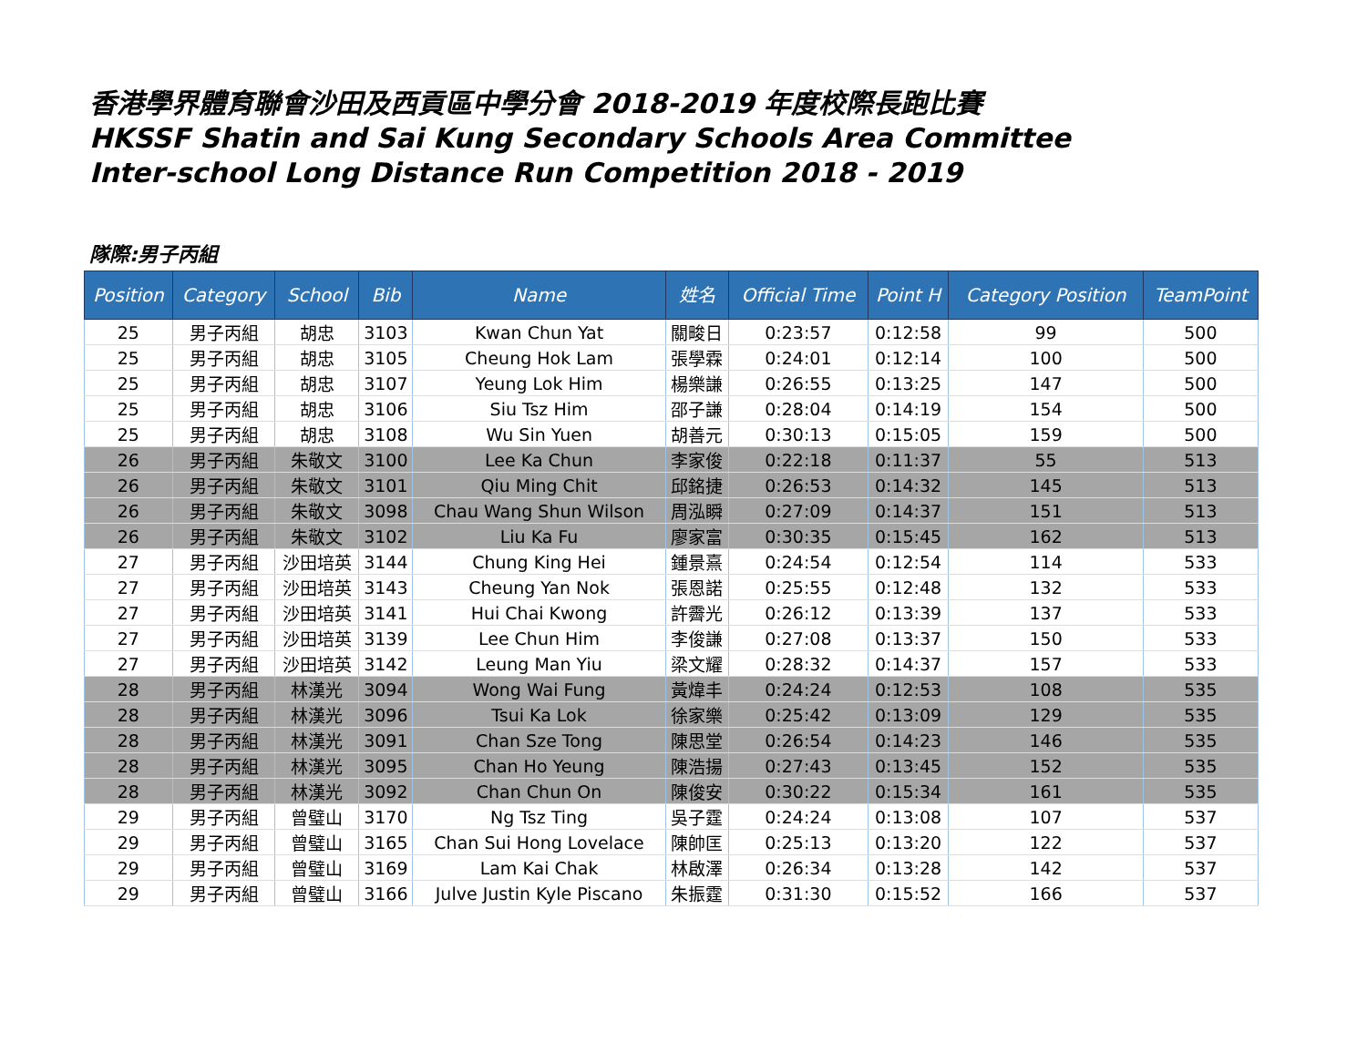香港學界體育聯會沙田及西貢區中學分會 2018-2019 年度校際長跑比賽
HKSSF Shatin and Sai Kung Secondary Schools Area Committee
Inter-school Long Distance Run Competition 2018 - 2019
隊際:男子丙組
| Position | Category | School | Bib | Name | 姓名 | Official Time | Point H | Category Position | TeamPoint |
| --- | --- | --- | --- | --- | --- | --- | --- | --- | --- |
| 25 | 男子丙組 | 胡忠 | 3103 | Kwan Chun Yat | 關畯日 | 0:23:57 | 0:12:58 | 99 | 500 |
| 25 | 男子丙組 | 胡忠 | 3105 | Cheung Hok Lam | 張學霖 | 0:24:01 | 0:12:14 | 100 | 500 |
| 25 | 男子丙組 | 胡忠 | 3107 | Yeung Lok Him | 楊樂謙 | 0:26:55 | 0:13:25 | 147 | 500 |
| 25 | 男子丙組 | 胡忠 | 3106 | Siu Tsz Him | 邵子謙 | 0:28:04 | 0:14:19 | 154 | 500 |
| 25 | 男子丙組 | 胡忠 | 3108 | Wu Sin Yuen | 胡善元 | 0:30:13 | 0:15:05 | 159 | 500 |
| 26 | 男子丙組 | 朱敬文 | 3100 | Lee Ka Chun | 李家俊 | 0:22:18 | 0:11:37 | 55 | 513 |
| 26 | 男子丙組 | 朱敬文 | 3101 | Qiu Ming Chit | 邱銘捷 | 0:26:53 | 0:14:32 | 145 | 513 |
| 26 | 男子丙組 | 朱敬文 | 3098 | Chau Wang Shun Wilson | 周泓瞬 | 0:27:09 | 0:14:37 | 151 | 513 |
| 26 | 男子丙組 | 朱敬文 | 3102 | Liu Ka Fu | 廖家富 | 0:30:35 | 0:15:45 | 162 | 513 |
| 27 | 男子丙組 | 沙田培英 | 3144 | Chung King Hei | 鍾景熹 | 0:24:54 | 0:12:54 | 114 | 533 |
| 27 | 男子丙組 | 沙田培英 | 3143 | Cheung Yan Nok | 張恩諾 | 0:25:55 | 0:12:48 | 132 | 533 |
| 27 | 男子丙組 | 沙田培英 | 3141 | Hui Chai Kwong | 許霽光 | 0:26:12 | 0:13:39 | 137 | 533 |
| 27 | 男子丙組 | 沙田培英 | 3139 | Lee Chun Him | 李俊謙 | 0:27:08 | 0:13:37 | 150 | 533 |
| 27 | 男子丙組 | 沙田培英 | 3142 | Leung Man Yiu | 梁文耀 | 0:28:32 | 0:14:37 | 157 | 533 |
| 28 | 男子丙組 | 林漢光 | 3094 | Wong Wai Fung | 黃煒丰 | 0:24:24 | 0:12:53 | 108 | 535 |
| 28 | 男子丙組 | 林漢光 | 3096 | Tsui Ka Lok | 徐家樂 | 0:25:42 | 0:13:09 | 129 | 535 |
| 28 | 男子丙組 | 林漢光 | 3091 | Chan Sze Tong | 陳思堂 | 0:26:54 | 0:14:23 | 146 | 535 |
| 28 | 男子丙組 | 林漢光 | 3095 | Chan Ho Yeung | 陳浩揚 | 0:27:43 | 0:13:45 | 152 | 535 |
| 28 | 男子丙組 | 林漢光 | 3092 | Chan Chun On | 陳俊安 | 0:30:22 | 0:15:34 | 161 | 535 |
| 29 | 男子丙組 | 曾璧山 | 3170 | Ng Tsz Ting | 吳子霆 | 0:24:24 | 0:13:08 | 107 | 537 |
| 29 | 男子丙組 | 曾璧山 | 3165 | Chan Sui Hong Lovelace | 陳帥匡 | 0:25:13 | 0:13:20 | 122 | 537 |
| 29 | 男子丙組 | 曾璧山 | 3169 | Lam Kai Chak | 林啟澤 | 0:26:34 | 0:13:28 | 142 | 537 |
| 29 | 男子丙組 | 曾璧山 | 3166 | Julve Justin Kyle Piscano | 朱振霆 | 0:31:30 | 0:15:52 | 166 | 537 |